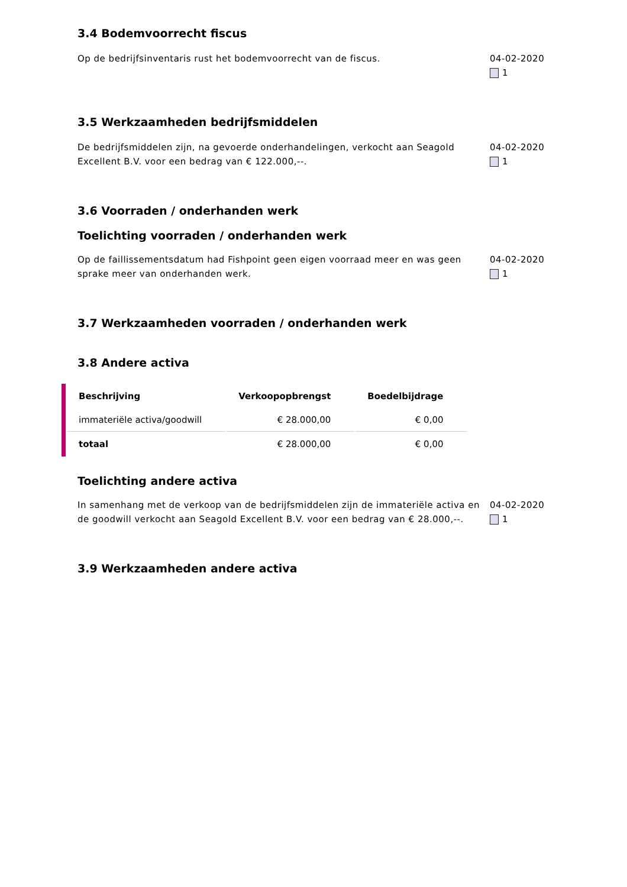3.4 Bodemvoorrecht fiscus
Op de bedrijfsinventaris rust het bodemvoorrecht van de fiscus. 04-02-2020
1
3.5 Werkzaamheden bedrijfsmiddelen
De bedrijfsmiddelen zijn, na gevoerde onderhandelingen, verkocht aan Seagold Excellent B.V. voor een bedrag van € 122.000,--.
04-02-2020
1
3.6 Voorraden / onderhanden werk
Toelichting voorraden / onderhanden werk
Op de faillissementsdatum had Fishpoint geen eigen voorraad meer en was geen sprake meer van onderhanden werk.
04-02-2020
1
3.7 Werkzaamheden voorraden / onderhanden werk
3.8 Andere activa
| Beschrijving | Verkoopopbrengst | Boedelbijdrage |
| --- | --- | --- |
| immateriële activa/goodwill | € 28.000,00 | € 0,00 |
| totaal | € 28.000,00 | € 0,00 |
Toelichting andere activa
In samenhang met de verkoop van de bedrijfsmiddelen zijn de immateriële activa en de goodwill verkocht aan Seagold Excellent B.V. voor een bedrag van € 28.000,--.
04-02-2020
1
3.9 Werkzaamheden andere activa